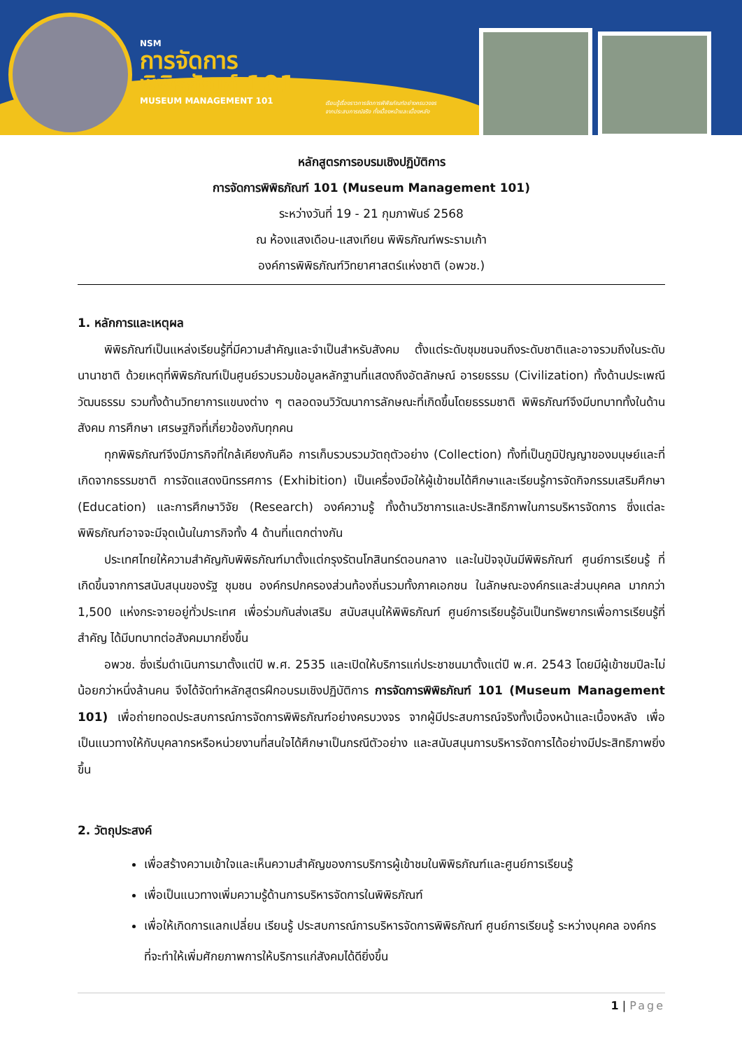NSM
การจัดการ
พิพิธภัณฑ์ 101
MUSEUM MANAGEMENT 101
เรียนรู้เรื่องราวการจัดการพิพิธภัณฑ์อย่างครบวงจร
จากประสบการณ์จริง ทั้งเบื้องหน้าและเบื้องหลัง
หลักสูตรการอบรมเชิงปฏิบัติการ
การจัดการพิพิธภัณฑ์ 101 (Museum Management 101)
ระหว่างวันที่ 19 - 21 กุมภาพันธ์ 2568
ณ ห้องแสงเดือน-แสงเทียน พิพิธภัณฑ์พระรามเก้า
องค์การพิพิธภัณฑ์วิทยาศาสตร์แห่งชาติ (อพวช.)
1. หลักการและเหตุผล
พิพิธภัณฑ์เป็นแหล่งเรียนรู้ที่มีความสำคัญและจำเป็นสำหรับสังคม ตั้งแต่ระดับชุมชนจนถึงระดับชาติและอาจรวมถึงในระดับนานาชาติ ด้วยเหตุที่พิพิธภัณฑ์เป็นศูนย์รวบรวมข้อมูลหลักฐานที่แสดงถึงอัตลักษณ์ อารยธรรม (Civilization) ทั้งด้านประเพณี วัฒนธรรม รวมทั้งด้านวิทยาการแขนงต่าง ๆ ตลอดจนวิวัฒนาการลักษณะที่เกิดขึ้นโดยธรรมชาติ พิพิธภัณฑ์จึงมีบทบาททั้งในด้านสังคม การศึกษา เศรษฐกิจที่เกี่ยวข้องกับทุกคน
ทุกพิพิธภัณฑ์จึงมีภารกิจที่ใกล้เคียงกันคือ การเก็บรวบรวมวัตถุตัวอย่าง (Collection) ทั้งที่เป็นภูมิปัญญาของมนุษย์และที่เกิดจากธรรมชาติ การจัดแสดงนิทรรศการ (Exhibition) เป็นเครื่องมือให้ผู้เข้าชมได้ศึกษาและเรียนรู้การจัดกิจกรรมเสริมศึกษา (Education) และการศึกษาวิจัย (Research) องค์ความรู้ ทั้งด้านวิชาการและประสิทธิภาพในการบริหารจัดการ ซึ่งแต่ละพิพิธภัณฑ์อาจจะมีจุดเน้นในภารกิจทั้ง 4 ด้านที่แตกต่างกัน
ประเทศไทยให้ความสำคัญกับพิพิธภัณฑ์มาตั้งแต่กรุงรัตนโกสินทร์ตอนกลาง และในปัจจุบันมีพิพิธภัณฑ์ ศูนย์การเรียนรู้ ที่เกิดขึ้นจากการสนับสนุนของรัฐ ชุมชน องค์กรปกครองส่วนท้องถิ่นรวมทั้งภาคเอกชน ในลักษณะองค์กรและส่วนบุคคล มากกว่า 1,500 แห่งกระจายอยู่ทั่วประเทศ เพื่อร่วมกันส่งเสริม สนับสนุนให้พิพิธภัณฑ์ ศูนย์การเรียนรู้อันเป็นทรัพยากรเพื่อการเรียนรู้ที่สำคัญ ได้มีบทบาทต่อสังคมมากยิ่งขึ้น
อพวช. ซึ่งเริ่มดำเนินการมาตั้งแต่ปี พ.ศ. 2535 และเปิดให้บริการแก่ประชาชนมาตั้งแต่ปี พ.ศ. 2543 โดยมีผู้เข้าชมปีละไม่น้อยกว่าหนึ่งล้านคน จึงได้จัดทำหลักสูตรฝึกอบรมเชิงปฏิบัติการ การจัดการพิพิธภัณฑ์ 101 (Museum Management 101) เพื่อถ่ายทอดประสบการณ์การจัดการพิพิธภัณฑ์อย่างครบวงจร จากผู้มีประสบการณ์จริงทั้งเบื้องหน้าและเบื้องหลัง เพื่อเป็นแนวทางให้กับบุคลากรหรือหน่วยงานที่สนใจได้ศึกษาเป็นกรณีตัวอย่าง และสนับสนุนการบริหารจัดการได้อย่างมีประสิทธิภาพยิ่งขึ้น
2. วัตถุประสงค์
เพื่อสร้างความเข้าใจและเห็นความสำคัญของการบริการผู้เข้าชมในพิพิธภัณฑ์และศูนย์การเรียนรู้
เพื่อเป็นแนวทางเพิ่มความรู้ด้านการบริหารจัดการในพิพิธภัณฑ์
เพื่อให้เกิดการแลกเปลี่ยน เรียนรู้ ประสบการณ์การบริหารจัดการพิพิธภัณฑ์ ศูนย์การเรียนรู้ ระหว่างบุคคล องค์กร ที่จะทำให้เพิ่มศักยภาพการให้บริการแก่สังคมได้ดียิ่งขึ้น
1 | Page